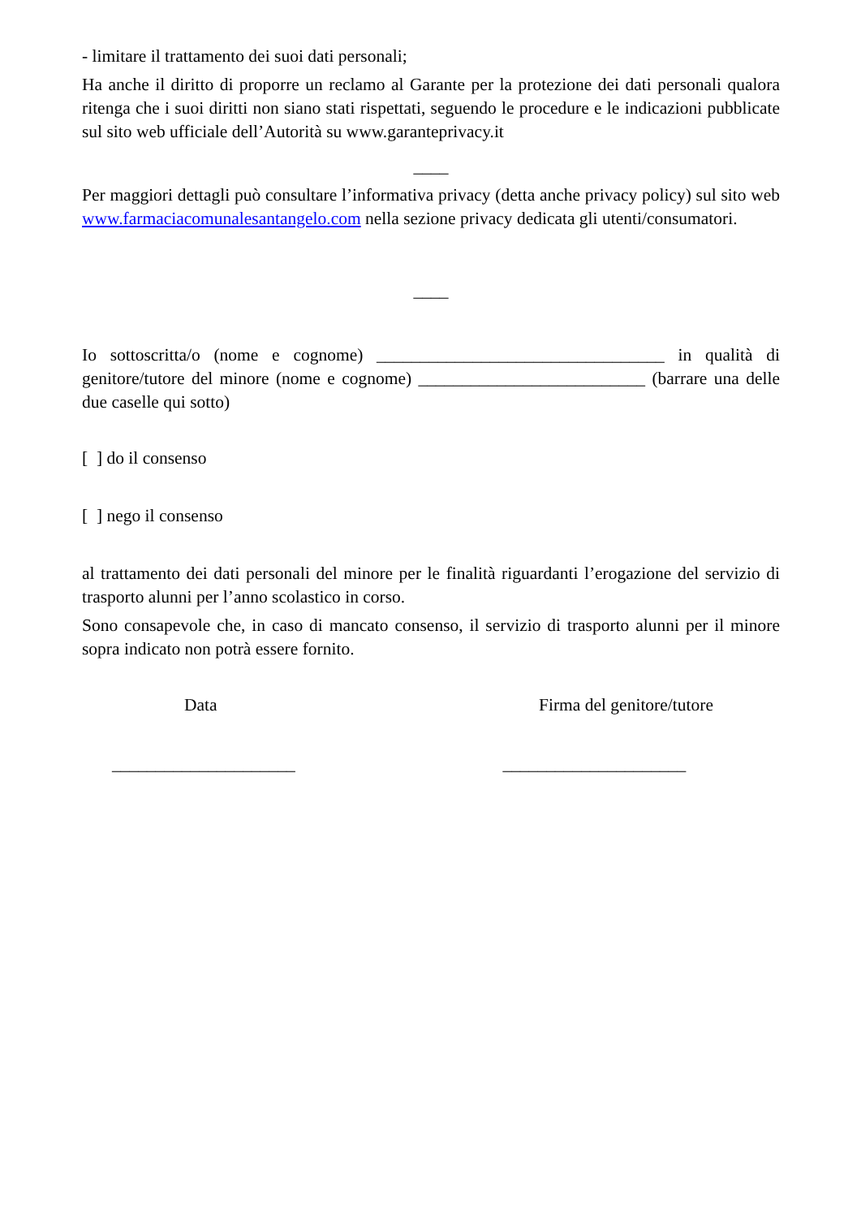- limitare il trattamento dei suoi dati personali;
Ha anche il diritto di proporre un reclamo al Garante per la protezione dei dati personali qualora ritenga che i suoi diritti non siano stati rispettati, seguendo le procedure e le indicazioni pubblicate sul sito web ufficiale dell’Autorità su www.garanteprivacy.it
____
Per maggiori dettagli può consultare l’informativa privacy (detta anche privacy policy) sul sito web www.farmaciacomunalesantangelo.com nella sezione privacy dedicata gli utenti/consumatori.
____
Io sottoscritta/o (nome e cognome) _________________________________ in qualità di genitore/tutore del minore (nome e cognome) __________________________ (barrare una delle due caselle qui sotto)
[ ] do il consenso
[ ] nego il consenso
al trattamento dei dati personali del minore per le finalità riguardanti l’erogazione del servizio di trasporto alunni per l’anno scolastico in corso.
Sono consapevole che, in caso di mancato consenso, il servizio di trasporto alunni per il minore sopra indicato non potrà essere fornito.
Data Firma del genitore/tutore
_____________________ _____________________